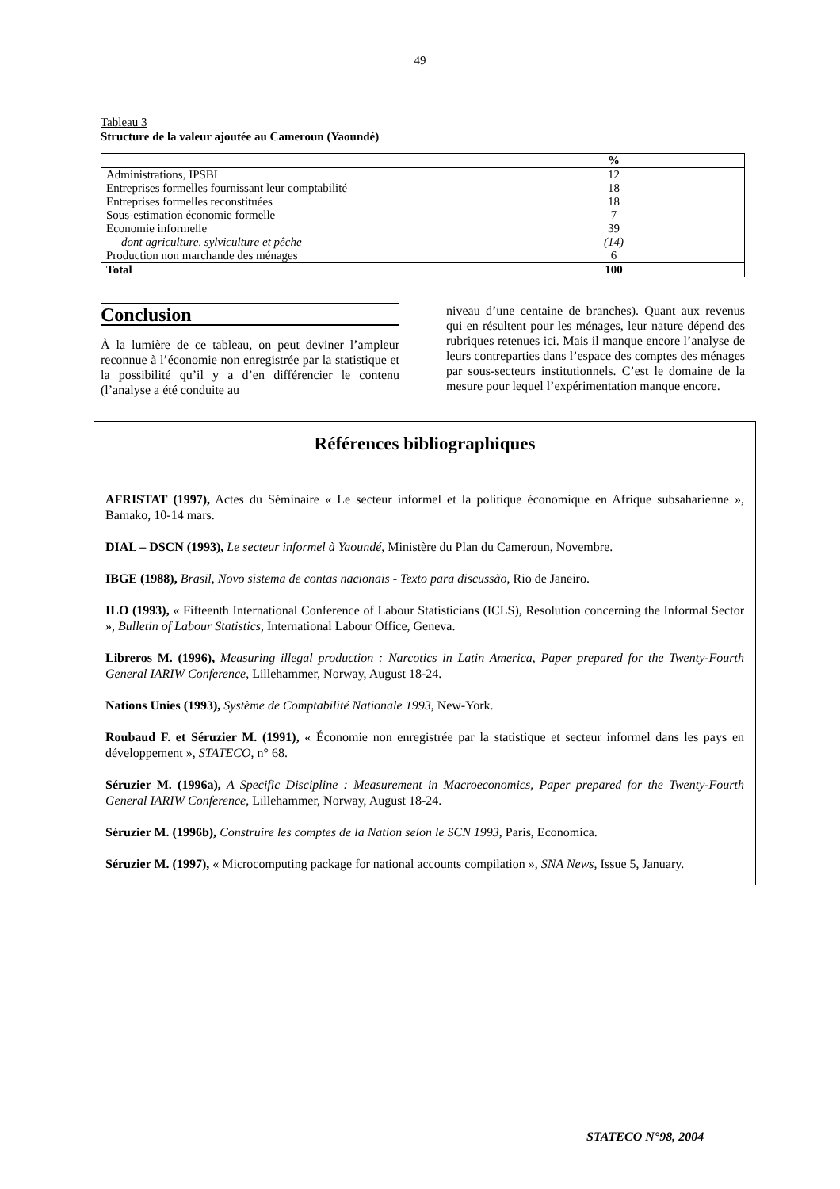49
Tableau 3
Structure de la valeur ajoutée au Cameroun (Yaoundé)
| | % |
| --- | --- |
| Administrations, IPSBL | 12 |
| Entreprises formelles fournissant leur comptabilité | 18 |
| Entreprises formelles reconstituées | 18 |
| Sous-estimation économie formelle | 7 |
| Economie informelle | 39 |
| dont agriculture, sylviculture et pêche | (14) |
| Production non marchande des ménages | 6 |
| Total | 100 |
Conclusion
À la lumière de ce tableau, on peut deviner l’ampleur reconnue à l’économie non enregistrée par la statistique et la possibilité qu’il y a d’en différencier le contenu (l’analyse a été conduite au
niveau d’une centaine de branches). Quant aux revenus qui en résultent pour les ménages, leur nature dépend des rubriques retenues ici. Mais il manque encore l’analyse de leurs contreparties dans l’espace des comptes des ménages par sous-secteurs institutionnels. C’est le domaine de la mesure pour lequel l’expérimentation manque encore.
Références bibliographiques
AFRISTAT (1997), Actes du Séminaire « Le secteur informel et la politique économique en Afrique subsaharienne », Bamako, 10-14 mars.
DIAL – DSCN (1993), Le secteur informel à Yaoundé, Ministère du Plan du Cameroun, Novembre.
IBGE (1988), Brasil, Novo sistema de contas nacionais - Texto para discussão, Rio de Janeiro.
ILO (1993), « Fifteenth International Conference of Labour Statisticians (ICLS), Resolution concerning the Informal Sector », Bulletin of Labour Statistics, International Labour Office, Geneva.
Libreros M. (1996), Measuring illegal production : Narcotics in Latin America, Paper prepared for the Twenty-Fourth General IARIW Conference, Lillehammer, Norway, August 18-24.
Nations Unies (1993), Système de Comptabilité Nationale 1993, New-York.
Roubaud F. et Séruzier M. (1991), « Économie non enregistrée par la statistique et secteur informel dans les pays en développement », STATECO, n° 68.
Séruzier M. (1996a), A Specific Discipline : Measurement in Macroeconomics, Paper prepared for the Twenty-Fourth General IARIW Conference, Lillehammer, Norway, August 18-24.
Séruzier M. (1996b), Construire les comptes de la Nation selon le SCN 1993, Paris, Economica.
Séruzier M. (1997), « Microcomputing package for national accounts compilation », SNA News, Issue 5, January.
STATECO N°98, 2004